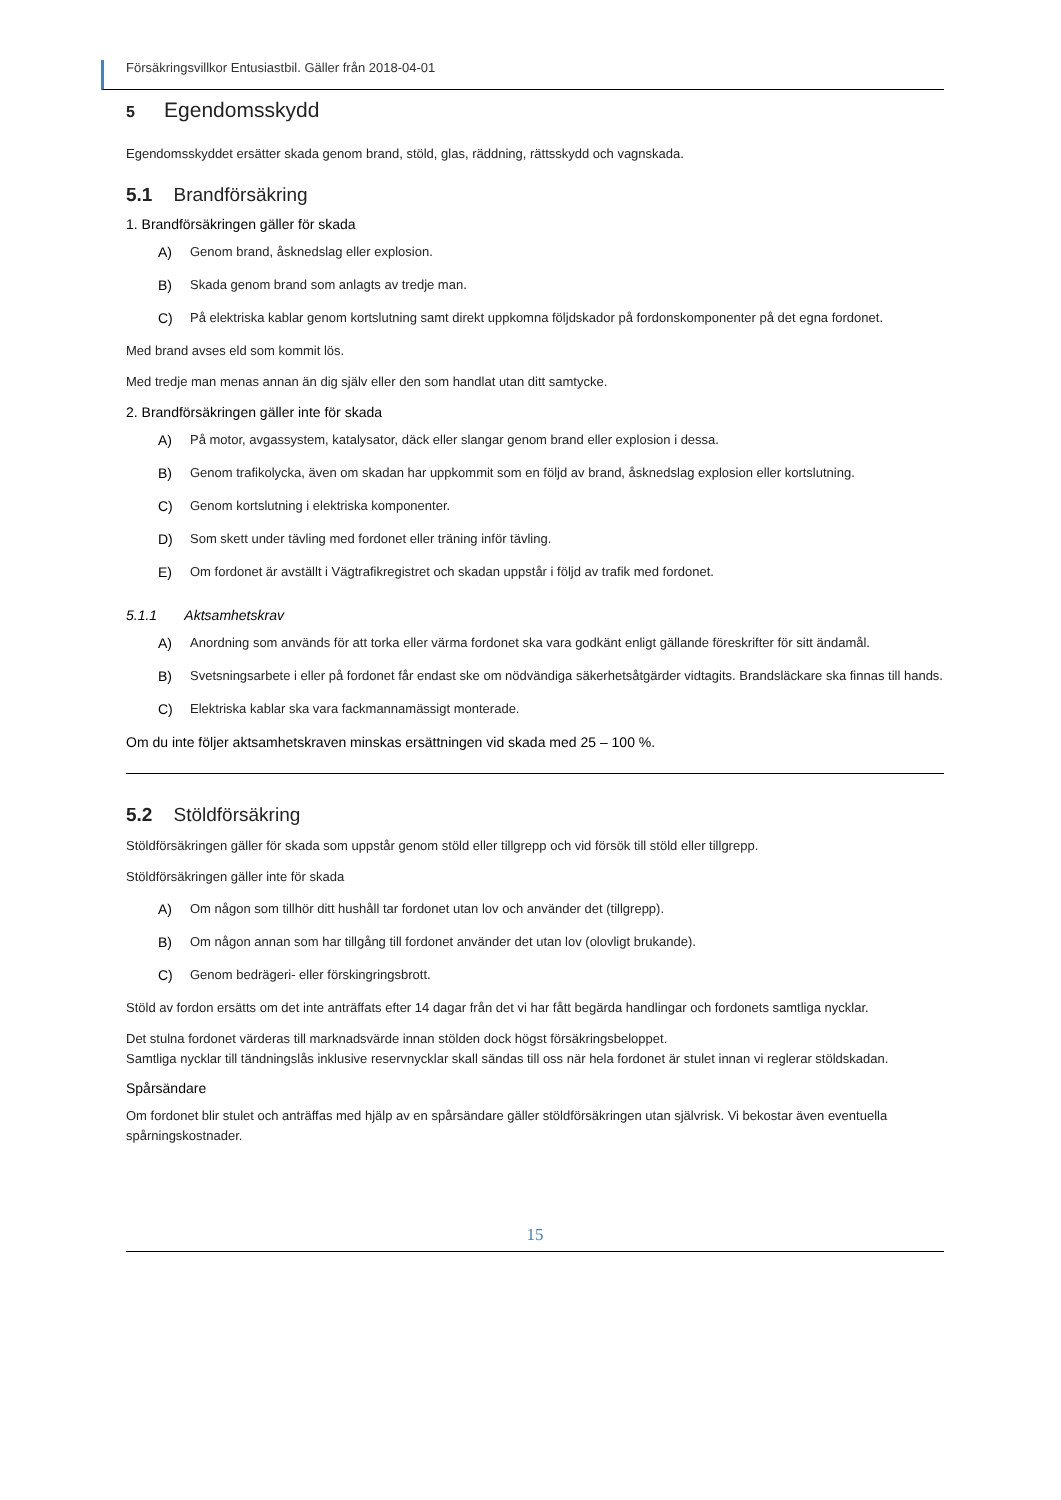Försäkringsvillkor Entusiastbil. Gäller från 2018-04-01
5 Egendomsskydd
Egendomsskyddet ersätter skada genom brand, stöld, glas, räddning, rättsskydd och vagnskada.
5.1 Brandförsäkring
1. Brandförsäkringen gäller för skada
A) Genom brand, åsknedslag eller explosion.
B) Skada genom brand som anlagts av tredje man.
C) På elektriska kablar genom kortslutning samt direkt uppkomna följdskador på fordonskomponenter på det egna fordonet.
Med brand avses eld som kommit lös.
Med tredje man menas annan än dig själv eller den som handlat utan ditt samtycke.
2. Brandförsäkringen gäller inte för skada
A) På motor, avgassystem, katalysator, däck eller slangar genom brand eller explosion i dessa.
B) Genom trafikolycka, även om skadan har uppkommit som en följd av brand, åsknedslag explosion eller kortslutning.
C) Genom kortslutning i elektriska komponenter.
D) Som skett under tävling med fordonet eller träning inför tävling.
E) Om fordonet är avställt i Vägtrafikregistret och skadan uppstår i följd av trafik med fordonet.
5.1.1 Aktsamhetskrav
A) Anordning som används för att torka eller värma fordonet ska vara godkänt enligt gällande föreskrifter för sitt ändamål.
B) Svetsningsarbete i eller på fordonet får endast ske om nödvändiga säkerhetsåtgärder vidtagits. Brandsläckare ska finnas till hands.
C) Elektriska kablar ska vara fackmannamässigt monterade.
Om du inte följer aktsamhetskraven minskas ersättningen vid skada med 25 – 100 %.
5.2 Stöldförsäkring
Stöldförsäkringen gäller för skada som uppstår genom stöld eller tillgrepp och vid försök till stöld eller tillgrepp.
Stöldförsäkringen gäller inte för skada
A) Om någon som tillhör ditt hushåll tar fordonet utan lov och använder det (tillgrepp).
B) Om någon annan som har tillgång till fordonet använder det utan lov (olovligt brukande).
C) Genom bedrägeri- eller förskingringsbrott.
Stöld av fordon ersätts om det inte anträffats efter 14 dagar från det vi har fått begärda handlingar och fordonets samtliga nycklar.
Det stulna fordonet värderas till marknadsvärde innan stölden dock högst försäkringsbeloppet.
Samtliga nycklar till tändningslås inklusive reservnycklar skall sändas till oss när hela fordonet är stulet innan vi reglerar stöldskadan.
Spårsändare
Om fordonet blir stulet och anträffas med hjälp av en spårsändare gäller stöldförsäkringen utan självrisk. Vi bekostar även eventuella spårningskostnader.
15